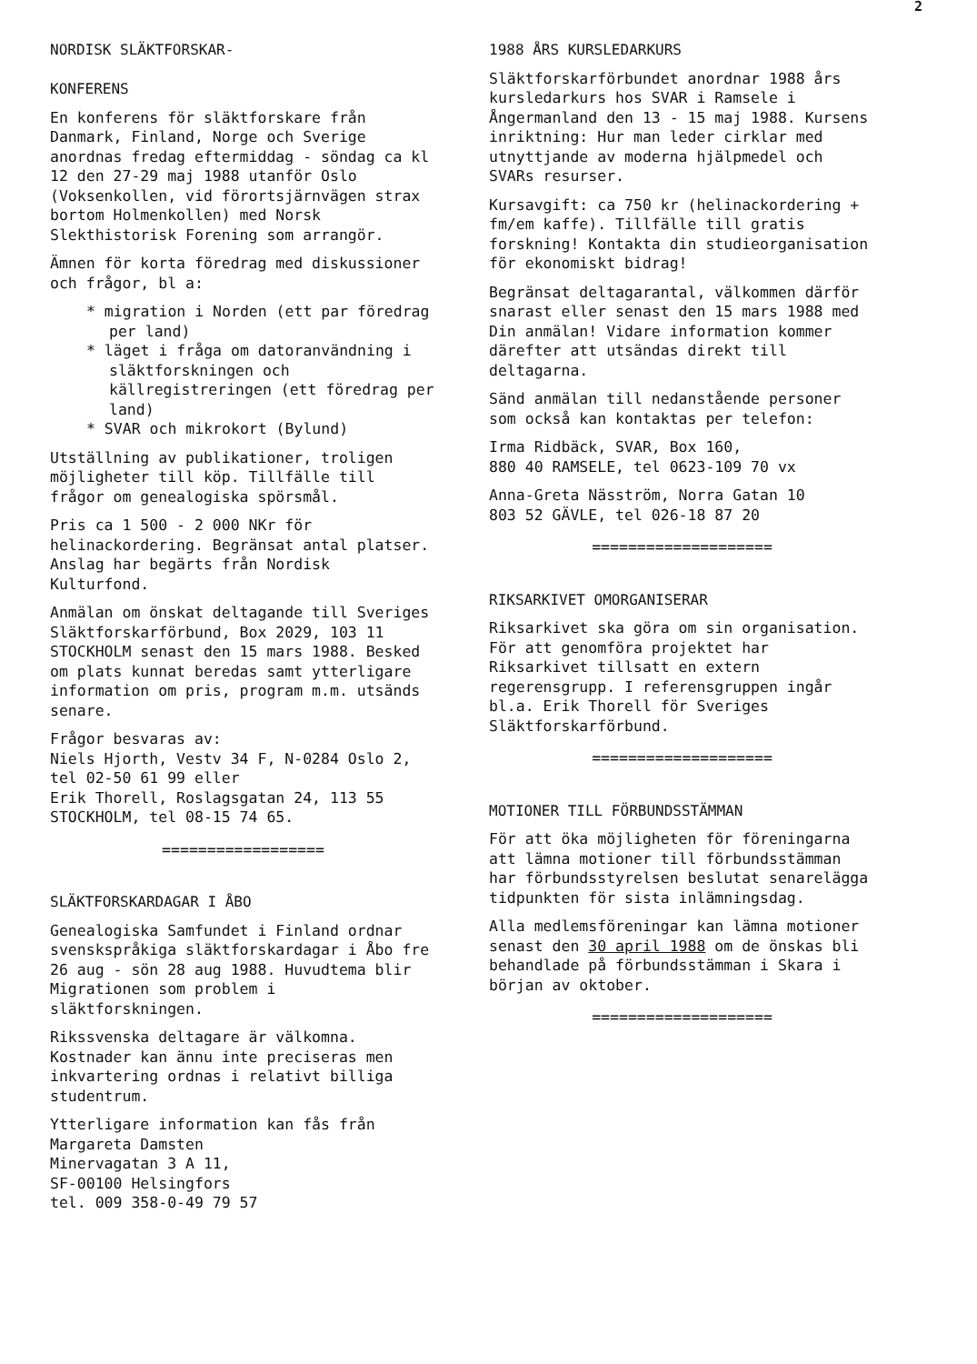2
NORDISK SLÄKTFORSKAR-
KONFERENS
En konferens för släktforskare från Danmark, Finland, Norge och Sverige anordnas fredag eftermiddag - söndag ca kl 12 den 27-29 maj 1988 utanför Oslo (Voksenkollen, vid förortsjärnvägen strax bortom Holmenkollen) med Norsk Slekthistorisk Forening som arrangör.
Ämnen för korta föredrag med diskussioner och frågor, bl a:
* migration i Norden (ett par föredrag per land)
* läget i fråga om datoranvändning i släktforskningen och källregistreringen (ett föredrag per land)
* SVAR och mikrokort (Bylund)
Utställning av publikationer, troligen möjligheter till köp. Tillfälle till frågor om genealogiska spörsmål.
Pris ca 1 500 - 2 000 NKr för helinackordering. Begränsat antal platser. Anslag har begärts från Nordisk Kulturfond.
Anmälan om önskat deltagande till Sveriges Släktforskarförbund, Box 2029, 103 11 STOCKHOLM senast den 15 mars 1988. Besked om plats kunnat beredas samt ytterligare information om pris, program m.m. utsänds senare.
Frågor besvaras av:
Niels Hjorth, Vestv 34 F, N-0284 Oslo 2, tel 02-50 61 99 eller
Erik Thorell, Roslagsgatan 24, 113 55 STOCKHOLM, tel 08-15 74 65.
==================
SLÄKTFORSKARDAGAR I ÅBO
Genealogiska Samfundet i Finland ordnar svenskspråkiga släktforskardagar i Åbo fre 26 aug - sön 28 aug 1988. Huvudtema blir Migrationen som problem i släktforskningen.
Rikssvenska deltagare är välkomna. Kostnader kan ännu inte preciseras men inkvartering ordnas i relativt billiga studentrum.
Ytterligare information kan fås från
Margareta Damsten
Minervagatan 3 A 11,
SF-00100 Helsingfors
tel. 009 358-0-49 79 57
1988 ÅRS KURSLEDARKURS
Släktforskarförbundet anordnar 1988 års kursledarkurs hos SVAR i Ramsele i Ångermanland den 13 - 15 maj 1988. Kursens inriktning: Hur man leder cirklar med utnyttjande av moderna hjälpmedel och SVARs resurser.
Kursavgift: ca 750 kr (helinackordering + fm/em kaffe). Tillfälle till gratis forskning! Kontakta din studieorganisation för ekonomiskt bidrag!
Begränsat deltagarantal, välkommen därför snarast eller senast den 15 mars 1988 med Din anmälan! Vidare information kommer därefter att utsändas direkt till deltagarna.
Sänd anmälan till nedanstående personer som också kan kontaktas per telefon:
Irma Ridbäck, SVAR, Box 160,
880 40 RAMSELE, tel 0623-109 70 vx
Anna-Greta Näsström, Norra Gatan 10
803 52 GÄVLE, tel 026-18 87 20
====================
RIKSARKIVET OMORGANISERAR
Riksarkivet ska göra om sin organisation. För att genomföra projektet har Riksarkivet tillsatt en extern regerensgrupp. I referensgruppen ingår bl.a. Erik Thorell för Sveriges Släktforskarförbund.
====================
MOTIONER TILL FÖRBUNDSSTÄMMAN
För att öka möjligheten för föreningarna att lämna motioner till förbundsstämman har förbundsstyrelsen beslutat senarelägga tidpunkten för sista inlämningsdag.
Alla medlemsföreningar kan lämna motioner senast den 30 april 1988 om de önskas bli behandlade på förbundsstämman i Skara i början av oktober.
====================